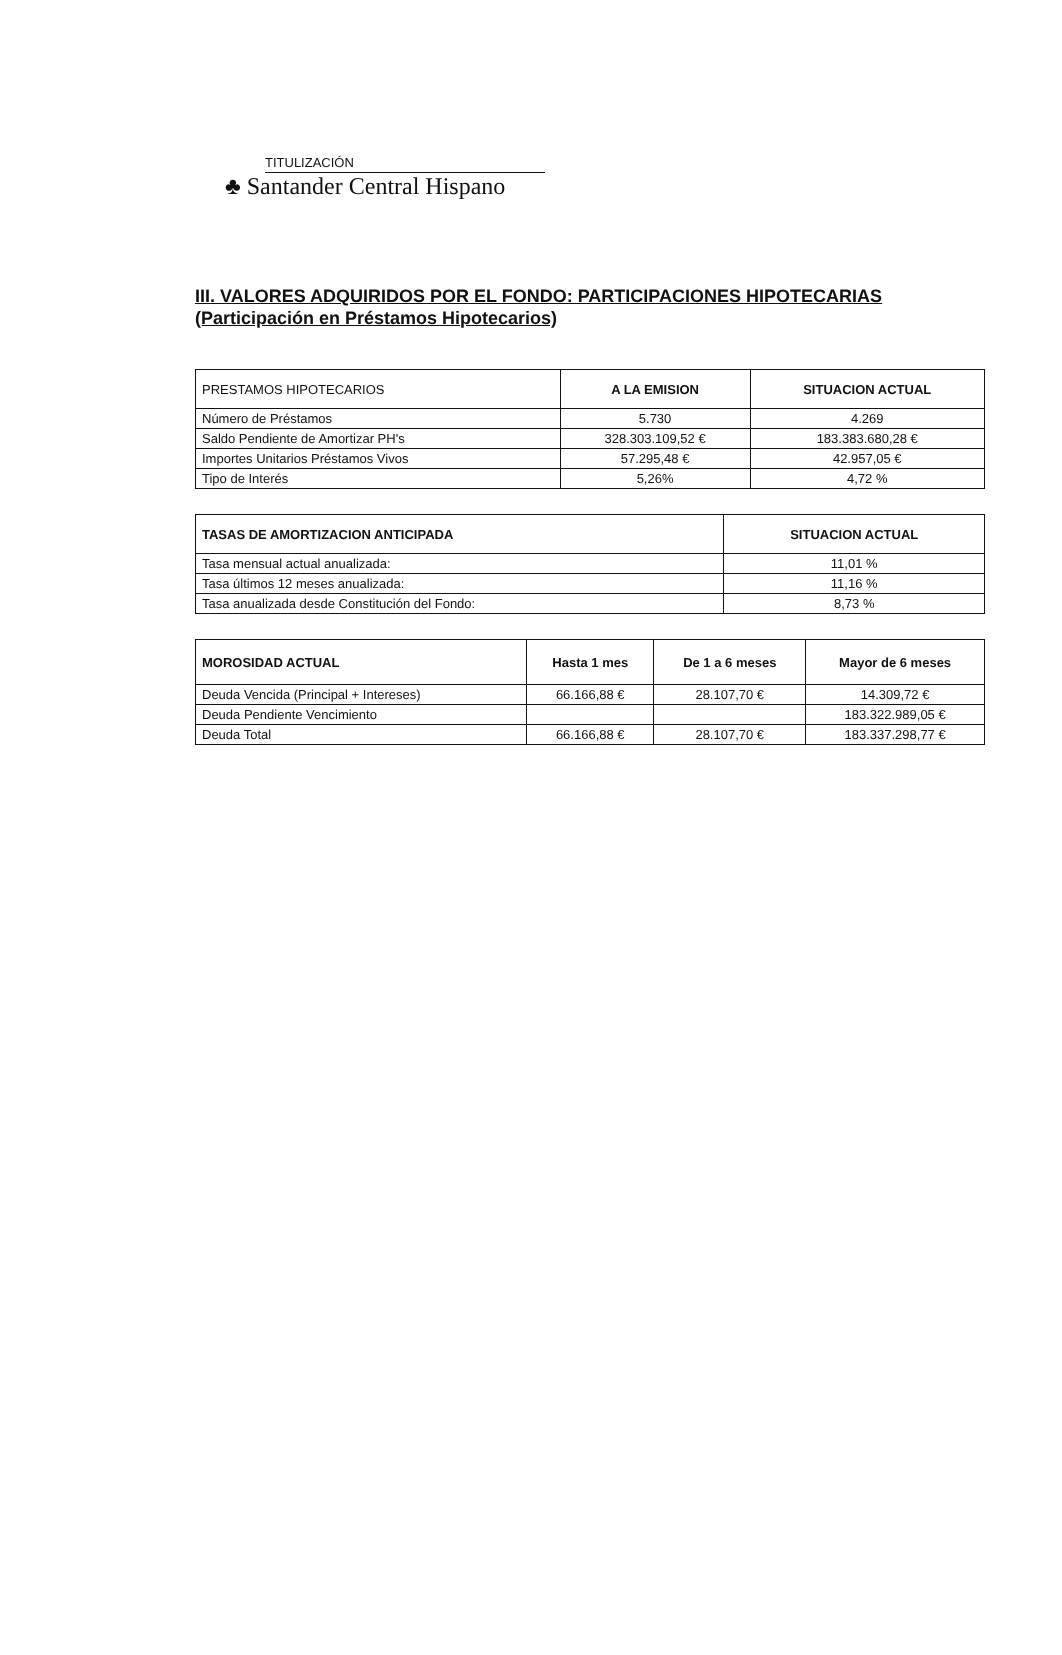TITULIZACIÓN
♣ Santander Central Hispano
III. VALORES ADQUIRIDOS POR EL FONDO: PARTICIPACIONES HIPOTECARIAS
(Participación en Préstamos Hipotecarios)
| PRESTAMOS HIPOTECARIOS | A LA EMISION | SITUACION ACTUAL |
| --- | --- | --- |
| Número de Préstamos | 5.730 | 4.269 |
| Saldo Pendiente de Amortizar PH's | 328.303.109,52 € | 183.383.680,28 € |
| Importes Unitarios Préstamos Vivos | 57.295,48 € | 42.957,05 € |
| Tipo de Interés | 5,26% | 4,72 % |
| TASAS DE AMORTIZACION ANTICIPADA | SITUACION ACTUAL |
| --- | --- |
| Tasa mensual actual anualizada: | 11,01 % |
| Tasa últimos 12 meses anualizada: | 11,16 % |
| Tasa anualizada desde Constitución del Fondo: | 8,73 % |
| MOROSIDAD ACTUAL | Hasta 1 mes | De 1 a 6 meses | Mayor de 6 meses |
| --- | --- | --- | --- |
| Deuda Vencida (Principal + Intereses) | 66.166,88 € | 28.107,70 € | 14.309,72 € |
| Deuda Pendiente Vencimiento | | | 183.322.989,05 € |
| Deuda Total | 66.166,88 € | 28.107,70 € | 183.337.298,77 € |